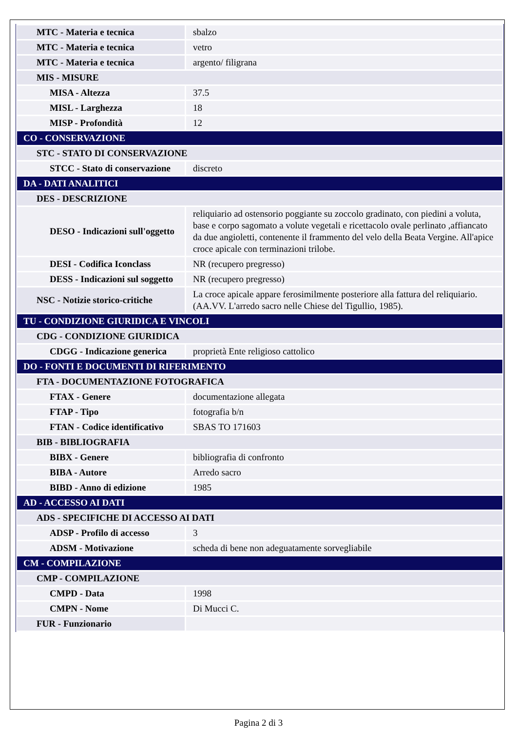| MTC - Materia e tecnica | sbalzo |
| MTC - Materia e tecnica | vetro |
| MTC - Materia e tecnica | argento/ filigrana |
| MIS - MISURE | |
| MISA - Altezza | 37.5 |
| MISL - Larghezza | 18 |
| MISP - Profondità | 12 |
| CO - CONSERVAZIONE | |
| STC - STATO DI CONSERVAZIONE | |
| STCC - Stato di conservazione | discreto |
| DA - DATI ANALITICI | |
| DES - DESCRIZIONE | |
| DESO - Indicazioni sull'oggetto | reliquiario ad ostensorio poggiante su zoccolo gradinato, con piedini a voluta, base e corpo sagomato a volute vegetali e ricettacolo ovale perlinato ,affiancato da due angioletti, contenente il frammento del velo della Beata Vergine. All'apice croce apicale con terminazioni trilobe. |
| DESI - Codifica Iconclass | NR (recupero pregresso) |
| DESS - Indicazioni sul soggetto | NR (recupero pregresso) |
| NSC - Notizie storico-critiche | La croce apicale appare ferosimilmente posteriore alla fattura del reliquiario. (AA.VV. L'arredo sacro nelle Chiese del Tigullio, 1985). |
| TU - CONDIZIONE GIURIDICA E VINCOLI | |
| CDG - CONDIZIONE GIURIDICA | |
| CDGG - Indicazione generica | proprietà Ente religioso cattolico |
| DO - FONTI E DOCUMENTI DI RIFERIMENTO | |
| FTA - DOCUMENTAZIONE FOTOGRAFICA | |
| FTAX - Genere | documentazione allegata |
| FTAP - Tipo | fotografia b/n |
| FTAN - Codice identificativo | SBAS TO 171603 |
| BIB - BIBLIOGRAFIA | |
| BIBX - Genere | bibliografia di confronto |
| BIBA - Autore | Arredo sacro |
| BIBD - Anno di edizione | 1985 |
| AD - ACCESSO AI DATI | |
| ADS - SPECIFICHE DI ACCESSO AI DATI | |
| ADSP - Profilo di accesso | 3 |
| ADSM - Motivazione | scheda di bene non adeguatamente sorvegliabile |
| CM - COMPILAZIONE | |
| CMP - COMPILAZIONE | |
| CMPD - Data | 1998 |
| CMPN - Nome | Di Mucci C. |
| FUR - Funzionario | |
Pagina 2 di 3